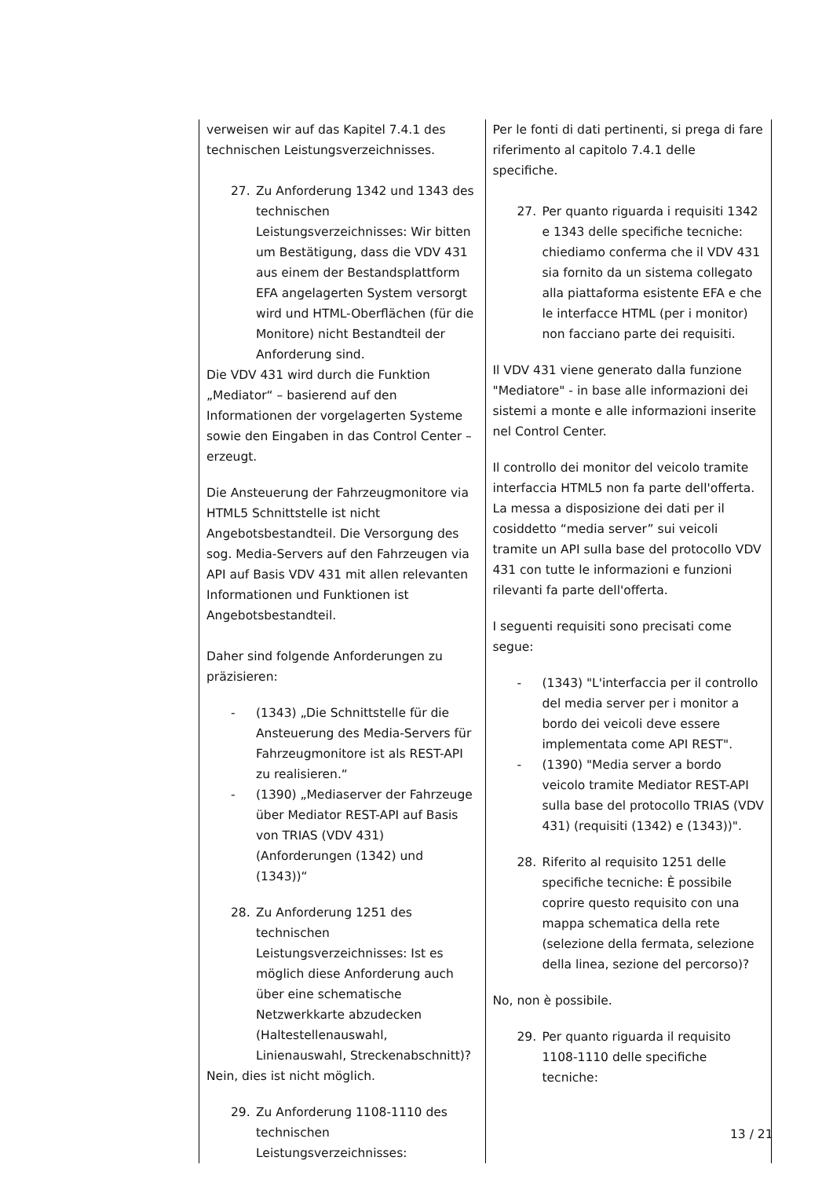| verweisen wir auf das Kapitel 7.4.1 des technischen Leistungsverzeichnisses. 27. Zu Anforderung 1342 und 1343 des technischen Leistungsverzeichnisses: Wir bitten um Bestätigung, dass die VDV 431 aus einem der Bestandsplattform EFA angelagerten System versorgt wird und HTML-Oberflächen (für die Monitore) nicht Bestandteil der Anforderung sind. Die VDV 431 wird durch die Funktion „Mediator“ – basierend auf den Informationen der vorgelagerten Systeme sowie den Eingaben in das Control Center – erzeugt. Die Ansteuerung der Fahrzeugmonitore via HTML5 Schnittstelle ist nicht Angebotsbestandteil. Die Versorgung des sog. Media-Servers auf den Fahrzeugen via API auf Basis VDV 431 mit allen relevanten Informationen und Funktionen ist Angebotsbestandteil. Daher sind folgende Anforderungen zu präzisieren: - (1343) „Die Schnittstelle für die Ansteuerung des Media-Servers für Fahrzeugmonitore ist als REST-API zu realisieren.“ - (1390) „Mediaserver der Fahrzeuge über Mediator REST-API auf Basis von TRIAS (VDV 431) (Anforderungen (1342) und (1343))“ 28. Zu Anforderung 1251 des technischen Leistungsverzeichnisses: Ist es möglich diese Anforderung auch über eine schematische Netzwerkkarte abzudecken (Haltestellenauswahl, Linienauswahl, Streckenabschnitt)? Nein, dies ist nicht möglich. 29. Zu Anforderung 1108-1110 des technischen Leistungsverzeichnisses: | Per le fonti di dati pertinenti, si prega di fare riferimento al capitolo 7.4.1 delle specifiche. 27. Per quanto riguarda i requisiti 1342 e 1343 delle specifiche tecniche: chiediamo conferma che il VDV 431 sia fornito da un sistema collegato alla piattaforma esistente EFA e che le interfacce HTML (per i monitor) non facciano parte dei requisiti. Il VDV 431 viene generato dalla funzione "Mediatore" - in base alle informazioni dei sistemi a monte e alle informazioni inserite nel Control Center. Il controllo dei monitor del veicolo tramite interfaccia HTML5 non fa parte dell'offerta. La messa a disposizione dei dati per il cosiddetto “media server” sui veicoli tramite un API sulla base del protocollo VDV 431 con tutte le informazioni e funzioni rilevanti fa parte dell'offerta. I seguenti requisiti sono precisati come segue: - (1343) "L'interfaccia per il controllo del media server per i monitor a bordo dei veicoli deve essere implementata come API REST". - (1390) "Media server a bordo veicolo tramite Mediator REST-API sulla base del protocollo TRIAS (VDV 431) (requisiti (1342) e (1343))". 28. Riferito al requisito 1251 delle specifiche tecniche: È possibile coprire questo requisito con una mappa schematica della rete (selezione della fermata, selezione della linea, sezione del percorso)? No, non è possibile. 29. Per quanto riguarda il requisito 1108-1110 delle specifiche tecniche: |
13 / 21